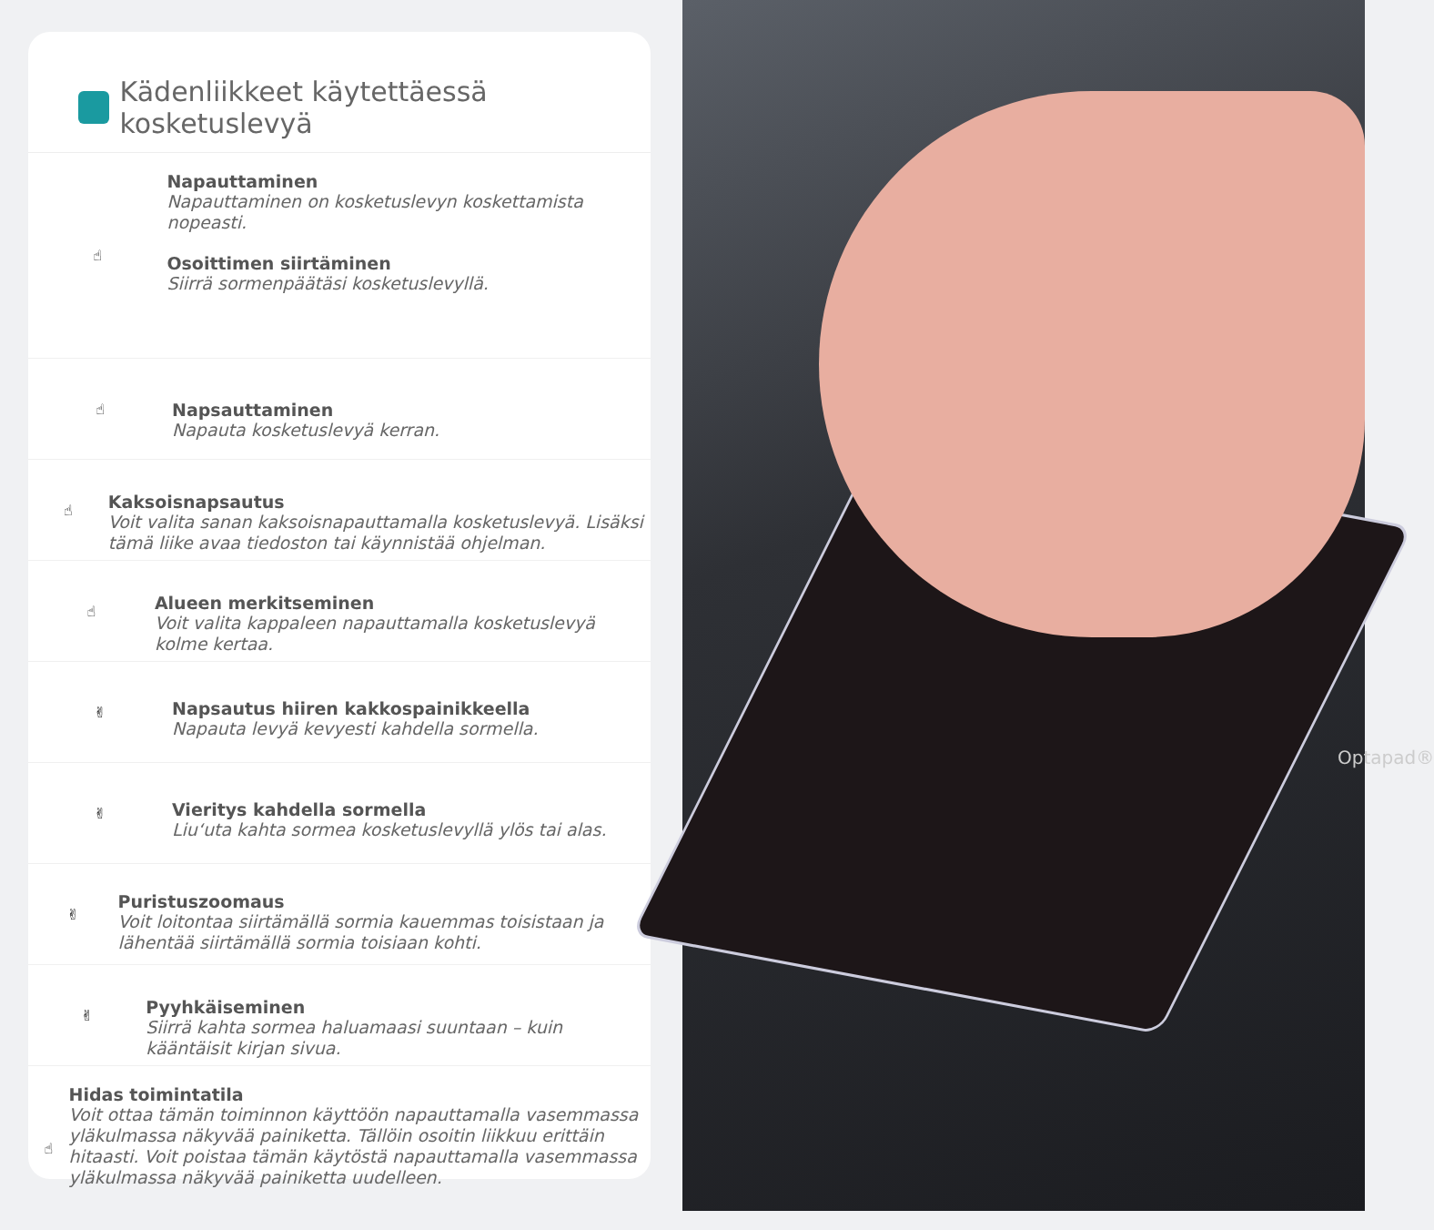Kädenliikkeet käytettäessä kosketuslevyä
☝
Napauttaminen
Napauttaminen on kosketuslevyn koskettamista nopeasti.
Osoittimen siirtäminen
Siirrä sormenpäätäsi kosketuslevyllä.
☝
Napsauttaminen
Napauta kosketuslevyä kerran.
☝
Kaksoisnapsautus
Voit valita sanan kaksoisnapauttamalla kosketuslevyä. Lisäksi tämä liike avaa tiedoston tai käynnistää ohjelman.
☝
Alueen merkitseminen
Voit valita kappaleen napauttamalla kosketuslevyä kolme kertaa.
✌
Napsautus hiiren kakkospainikkeella
Napauta levyä kevyesti kahdella sormella.
✌
Vieritys kahdella sormella
Liu‘uta kahta sormea kosketuslevyllä ylös tai alas.
✌
Puristuszoomaus
Voit loitontaa siirtämällä sormia kauemmas toisistaan ja lähentää siirtämällä sormia toisiaan kohti.
✌
Pyyhkäiseminen
Siirrä kahta sormea haluamaasi suuntaan – kuin kääntäisit kirjan sivua.
☝
Hidas toimintatila
Voit ottaa tämän toiminnon käyttöön napauttamalla vasemmassa yläkulmassa näkyvää painiketta. Tällöin osoitin liikkuu erittäin hitaasti. Voit poistaa tämän käytöstä napauttamalla vasemmassa yläkulmassa näkyvää painiketta uudelleen.
Optapad®